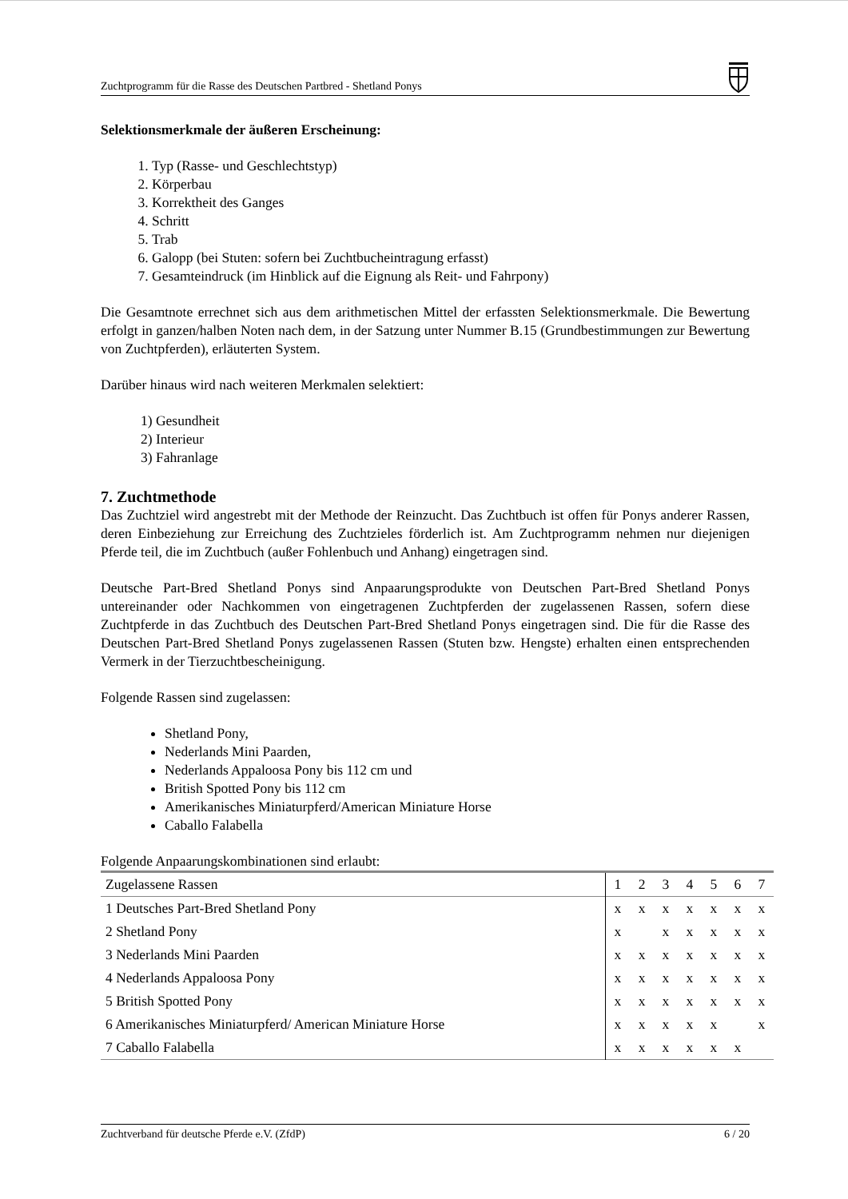Zuchtprogramm für die Rasse des Deutschen Partbred - Shetland Ponys
Selektionsmerkmale der äußeren Erscheinung:
1. Typ (Rasse- und Geschlechtstyp)
2. Körperbau
3. Korrektheit des Ganges
4. Schritt
5. Trab
6. Galopp (bei Stuten: sofern bei Zuchtbucheintragung erfasst)
7. Gesamteindruck (im Hinblick auf die Eignung als Reit- und Fahrpony)
Die Gesamtnote errechnet sich aus dem arithmetischen Mittel der erfassten Selektionsmerkmale. Die Bewertung erfolgt in ganzen/halben Noten nach dem, in der Satzung unter Nummer B.15 (Grundbestimmungen zur Bewertung von Zuchtpferden), erläuterten System.
Darüber hinaus wird nach weiteren Merkmalen selektiert:
1) Gesundheit
2) Interieur
3) Fahranlage
7. Zuchtmethode
Das Zuchtziel wird angestrebt mit der Methode der Reinzucht. Das Zuchtbuch ist offen für Ponys anderer Rassen, deren Einbeziehung zur Erreichung des Zuchtzieles förderlich ist. Am Zuchtprogramm nehmen nur diejenigen Pferde teil, die im Zuchtbuch (außer Fohlenbuch und Anhang) eingetragen sind.
Deutsche Part-Bred Shetland Ponys sind Anpaarungsprodukte von Deutschen Part-Bred Shetland Ponys untereinander oder Nachkommen von eingetragenen Zuchtpferden der zugelassenen Rassen, sofern diese Zuchtpferde in das Zuchtbuch des Deutschen Part-Bred Shetland Ponys eingetragen sind. Die für die Rasse des Deutschen Part-Bred Shetland Ponys zugelassenen Rassen (Stuten bzw. Hengste) erhalten einen entsprechenden Vermerk in der Tierzuchtbescheinigung.
Folgende Rassen sind zugelassen:
Shetland Pony,
Nederlands Mini Paarden,
Nederlands Appaloosa Pony bis 112 cm und
British Spotted Pony bis 112 cm
Amerikanisches Miniaturpferd/American Miniature Horse
Caballo Falabella
Folgende Anpaarungskombinationen sind erlaubt:
| Zugelassene Rassen | 1 | 2 | 3 | 4 | 5 | 6 | 7 |
| --- | --- | --- | --- | --- | --- | --- | --- |
| 1 Deutsches Part-Bred Shetland Pony | x | x | x | x | x | x | x |
| 2 Shetland Pony | x | | x | x | x | x | x |
| 3 Nederlands Mini Paarden | x | x | x | x | x | x | x |
| 4 Nederlands Appaloosa Pony | x | x | x | x | x | x | x |
| 5 British Spotted Pony | x | x | x | x | x | x | x |
| 6 Amerikanisches Miniaturpferd/ American Miniature Horse | x | x | x | x | x | | x |
| 7 Caballo Falabella | x | x | x | x | x | x | |
Zuchtverband für deutsche Pferde e.V. (ZfdP) 6 / 20